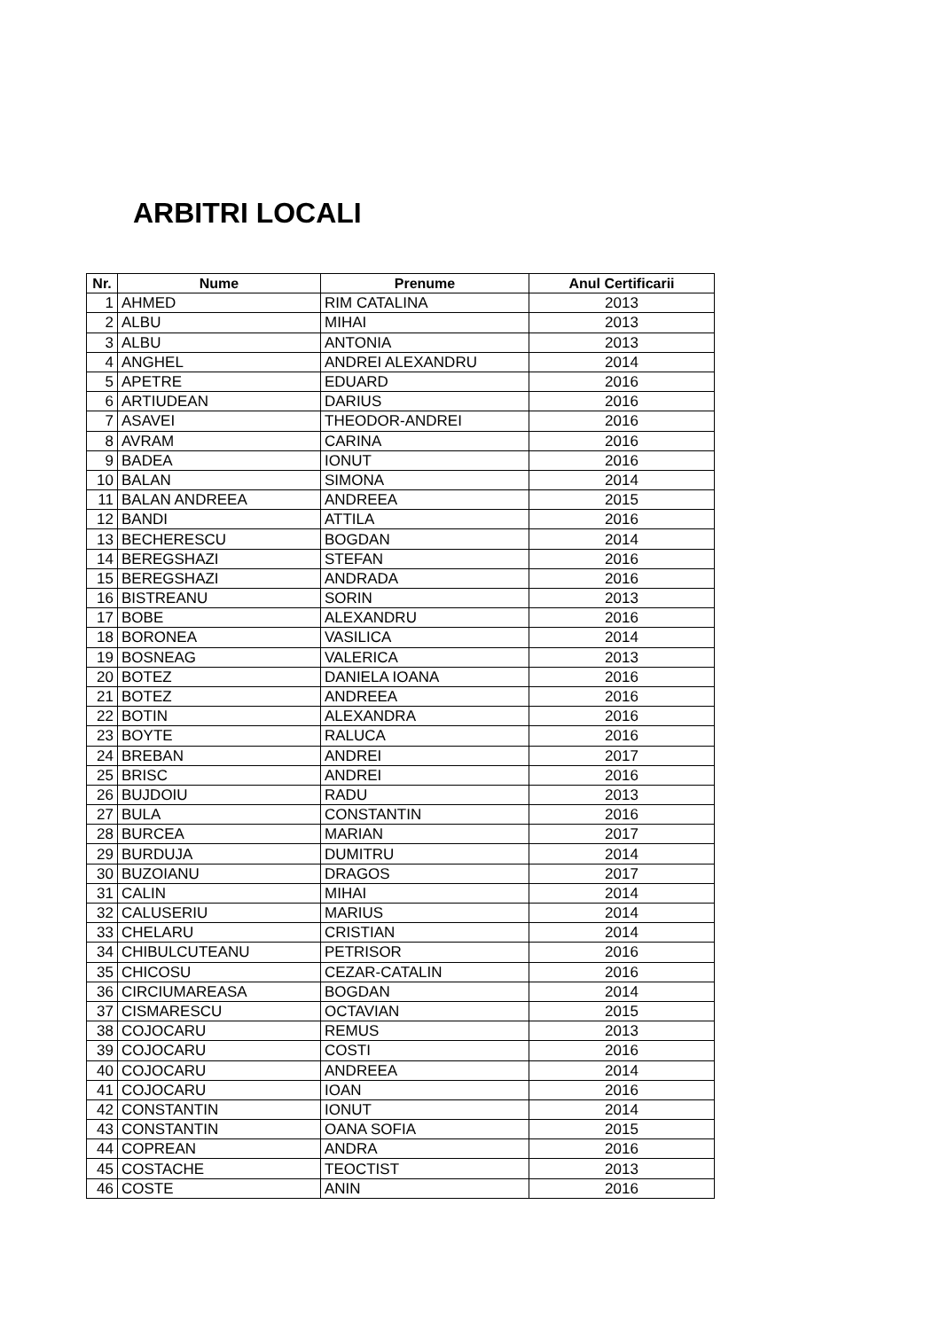ARBITRI LOCALI
| Nr. | Nume | Prenume | Anul Certificarii |
| --- | --- | --- | --- |
| 1 | AHMED | RIM CATALINA | 2013 |
| 2 | ALBU | MIHAI | 2013 |
| 3 | ALBU | ANTONIA | 2013 |
| 4 | ANGHEL | ANDREI ALEXANDRU | 2014 |
| 5 | APETRE | EDUARD | 2016 |
| 6 | ARTIUDEAN | DARIUS | 2016 |
| 7 | ASAVEI | THEODOR-ANDREI | 2016 |
| 8 | AVRAM | CARINA | 2016 |
| 9 | BADEA | IONUT | 2016 |
| 10 | BALAN | SIMONA | 2014 |
| 11 | BALAN ANDREEA | ANDREEA | 2015 |
| 12 | BANDI | ATTILA | 2016 |
| 13 | BECHERESCU | BOGDAN | 2014 |
| 14 | BEREGSHAZI | STEFAN | 2016 |
| 15 | BEREGSHAZI | ANDRADA | 2016 |
| 16 | BISTREANU | SORIN | 2013 |
| 17 | BOBE | ALEXANDRU | 2016 |
| 18 | BORONEA | VASILICA | 2014 |
| 19 | BOSNEAG | VALERICA | 2013 |
| 20 | BOTEZ | DANIELA IOANA | 2016 |
| 21 | BOTEZ | ANDREEA | 2016 |
| 22 | BOTIN | ALEXANDRA | 2016 |
| 23 | BOYTE | RALUCA | 2016 |
| 24 | BREBAN | ANDREI | 2017 |
| 25 | BRISC | ANDREI | 2016 |
| 26 | BUJDOIU | RADU | 2013 |
| 27 | BULA | CONSTANTIN | 2016 |
| 28 | BURCEA | MARIAN | 2017 |
| 29 | BURDUJA | DUMITRU | 2014 |
| 30 | BUZOIANU | DRAGOS | 2017 |
| 31 | CALIN | MIHAI | 2014 |
| 32 | CALUSERIU | MARIUS | 2014 |
| 33 | CHELARU | CRISTIAN | 2014 |
| 34 | CHIBULCUTEANU | PETRISOR | 2016 |
| 35 | CHICOSU | CEZAR-CATALIN | 2016 |
| 36 | CIRCIUMAREASA | BOGDAN | 2014 |
| 37 | CISMARESCU | OCTAVIAN | 2015 |
| 38 | COJOCARU | REMUS | 2013 |
| 39 | COJOCARU | COSTI | 2016 |
| 40 | COJOCARU | ANDREEA | 2014 |
| 41 | COJOCARU | IOAN | 2016 |
| 42 | CONSTANTIN | IONUT | 2014 |
| 43 | CONSTANTIN | OANA SOFIA | 2015 |
| 44 | COPREAN | ANDRA | 2016 |
| 45 | COSTACHE | TEOCTIST | 2013 |
| 46 | COSTE | ANIN | 2016 |